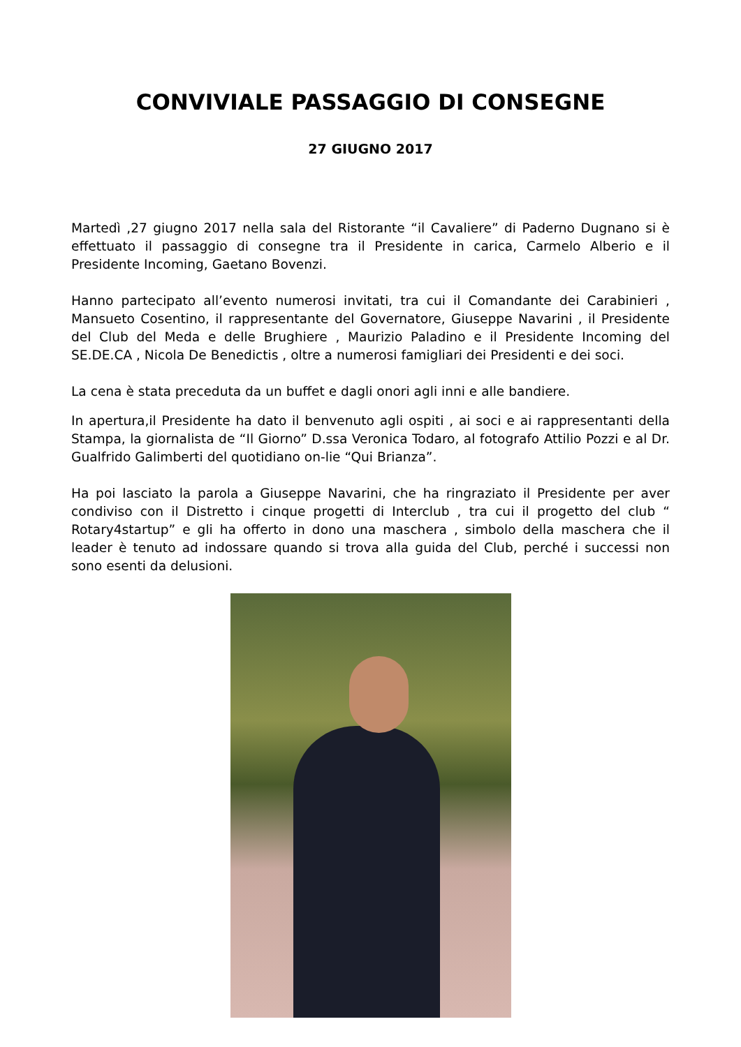CONVIVIALE PASSAGGIO DI CONSEGNE
27 GIUGNO 2017
Martedì ,27 giugno 2017 nella sala del Ristorante “il Cavaliere” di Paderno Dugnano si è effettuato il passaggio di consegne tra il Presidente in carica, Carmelo Alberio e il Presidente Incoming, Gaetano Bovenzi.
Hanno partecipato all’evento numerosi invitati, tra cui il Comandante dei Carabinieri , Mansueto Cosentino, il rappresentante del Governatore, Giuseppe Navarini , il Presidente del Club del Meda e delle Brughiere , Maurizio Paladino e il Presidente Incoming del SE.DE.CA , Nicola De Benedictis , oltre a numerosi famigliari dei Presidenti e dei soci.
La cena è stata preceduta da un buffet e dagli onori agli inni e alle bandiere.
In apertura,il Presidente ha dato il benvenuto agli ospiti , ai soci e ai rappresentanti della Stampa, la giornalista de “Il Giorno” D.ssa Veronica Todaro, al fotografo Attilio Pozzi e al Dr. Gualfrido Galimberti del quotidiano on-lie “Qui Brianza”.
Ha poi lasciato la parola a Giuseppe Navarini, che ha ringraziato il Presidente per aver condiviso con il Distretto i cinque progetti di Interclub , tra cui il progetto del club “ Rotary4startup” e gli ha offerto in dono una maschera , simbolo della maschera che il leader è tenuto ad indossare quando si trova alla guida del Club, perché i successi non sono esenti da delusioni.